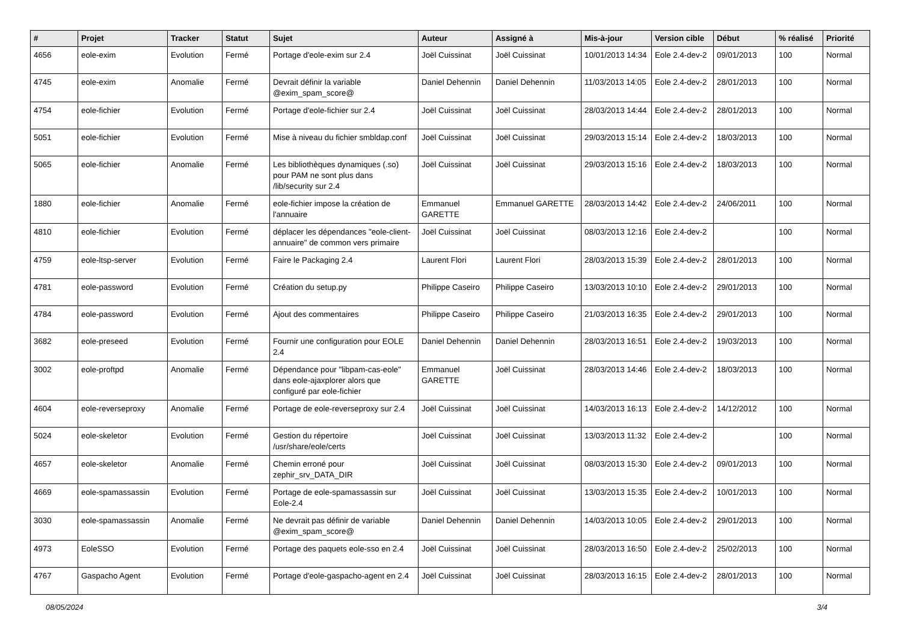| # | Projet | Tracker | Statut | Sujet | Auteur | Assigné à | Mis-à-jour | Version cible | Début | % réalisé | Priorité |
| --- | --- | --- | --- | --- | --- | --- | --- | --- | --- | --- | --- |
| 4656 | eole-exim | Evolution | Fermé | Portage d'eole-exim sur 2.4 | Joël Cuissinat | Joël Cuissinat | 10/01/2013 14:34 | Eole 2.4-dev-2 | 09/01/2013 | 100 | Normal |
| 4745 | eole-exim | Anomalie | Fermé | Devrait définir la variable @exim_spam_score@ | Daniel Dehennin | Daniel Dehennin | 11/03/2013 14:05 | Eole 2.4-dev-2 | 28/01/2013 | 100 | Normal |
| 4754 | eole-fichier | Evolution | Fermé | Portage d'eole-fichier sur 2.4 | Joël Cuissinat | Joël Cuissinat | 28/03/2013 14:44 | Eole 2.4-dev-2 | 28/01/2013 | 100 | Normal |
| 5051 | eole-fichier | Evolution | Fermé | Mise à niveau du fichier smbldap.conf | Joël Cuissinat | Joël Cuissinat | 29/03/2013 15:14 | Eole 2.4-dev-2 | 18/03/2013 | 100 | Normal |
| 5065 | eole-fichier | Anomalie | Fermé | Les bibliothèques dynamiques (.so) pour PAM ne sont plus dans /lib/security sur 2.4 | Joël Cuissinat | Joël Cuissinat | 29/03/2013 15:16 | Eole 2.4-dev-2 | 18/03/2013 | 100 | Normal |
| 1880 | eole-fichier | Anomalie | Fermé | eole-fichier impose la création de l'annuaire | Emmanuel GARETTE | Emmanuel GARETTE | 28/03/2013 14:42 | Eole 2.4-dev-2 | 24/06/2011 | 100 | Normal |
| 4810 | eole-fichier | Evolution | Fermé | déplacer les dépendances "eole-client-annuaire" de common vers primaire | Joël Cuissinat | Joël Cuissinat | 08/03/2013 12:16 | Eole 2.4-dev-2 | | 100 | Normal |
| 4759 | eole-ltsp-server | Evolution | Fermé | Faire le Packaging 2.4 | Laurent Flori | Laurent Flori | 28/03/2013 15:39 | Eole 2.4-dev-2 | 28/01/2013 | 100 | Normal |
| 4781 | eole-password | Evolution | Fermé | Création du setup.py | Philippe Caseiro | Philippe Caseiro | 13/03/2013 10:10 | Eole 2.4-dev-2 | 29/01/2013 | 100 | Normal |
| 4784 | eole-password | Evolution | Fermé | Ajout des commentaires | Philippe Caseiro | Philippe Caseiro | 21/03/2013 16:35 | Eole 2.4-dev-2 | 29/01/2013 | 100 | Normal |
| 3682 | eole-preseed | Evolution | Fermé | Fournir une configuration pour EOLE 2.4 | Daniel Dehennin | Daniel Dehennin | 28/03/2013 16:51 | Eole 2.4-dev-2 | 19/03/2013 | 100 | Normal |
| 3002 | eole-proftpd | Anomalie | Fermé | Dépendance pour "libpam-cas-eole" dans eole-ajaxplorer alors que configuré par eole-fichier | Emmanuel GARETTE | Joël Cuissinat | 28/03/2013 14:46 | Eole 2.4-dev-2 | 18/03/2013 | 100 | Normal |
| 4604 | eole-reverseproxy | Anomalie | Fermé | Portage de eole-reverseproxy sur 2.4 | Joël Cuissinat | Joël Cuissinat | 14/03/2013 16:13 | Eole 2.4-dev-2 | 14/12/2012 | 100 | Normal |
| 5024 | eole-skeletor | Evolution | Fermé | Gestion du répertoire /usr/share/eole/certs | Joël Cuissinat | Joël Cuissinat | 13/03/2013 11:32 | Eole 2.4-dev-2 | | 100 | Normal |
| 4657 | eole-skeletor | Anomalie | Fermé | Chemin erroné pour zephir_srv_DATA_DIR | Joël Cuissinat | Joël Cuissinat | 08/03/2013 15:30 | Eole 2.4-dev-2 | 09/01/2013 | 100 | Normal |
| 4669 | eole-spamassassin | Evolution | Fermé | Portage de eole-spamassassin sur Eole-2.4 | Joël Cuissinat | Joël Cuissinat | 13/03/2013 15:35 | Eole 2.4-dev-2 | 10/01/2013 | 100 | Normal |
| 3030 | eole-spamassassin | Anomalie | Fermé | Ne devrait pas définir de variable @exim_spam_score@ | Daniel Dehennin | Daniel Dehennin | 14/03/2013 10:05 | Eole 2.4-dev-2 | 29/01/2013 | 100 | Normal |
| 4973 | EoleSSO | Evolution | Fermé | Portage des paquets eole-sso en 2.4 | Joël Cuissinat | Joël Cuissinat | 28/03/2013 16:50 | Eole 2.4-dev-2 | 25/02/2013 | 100 | Normal |
| 4767 | Gaspacho Agent | Evolution | Fermé | Portage d'eole-gaspacho-agent en 2.4 | Joël Cuissinat | Joël Cuissinat | 28/03/2013 16:15 | Eole 2.4-dev-2 | 28/01/2013 | 100 | Normal |
08/05/2024 3/4